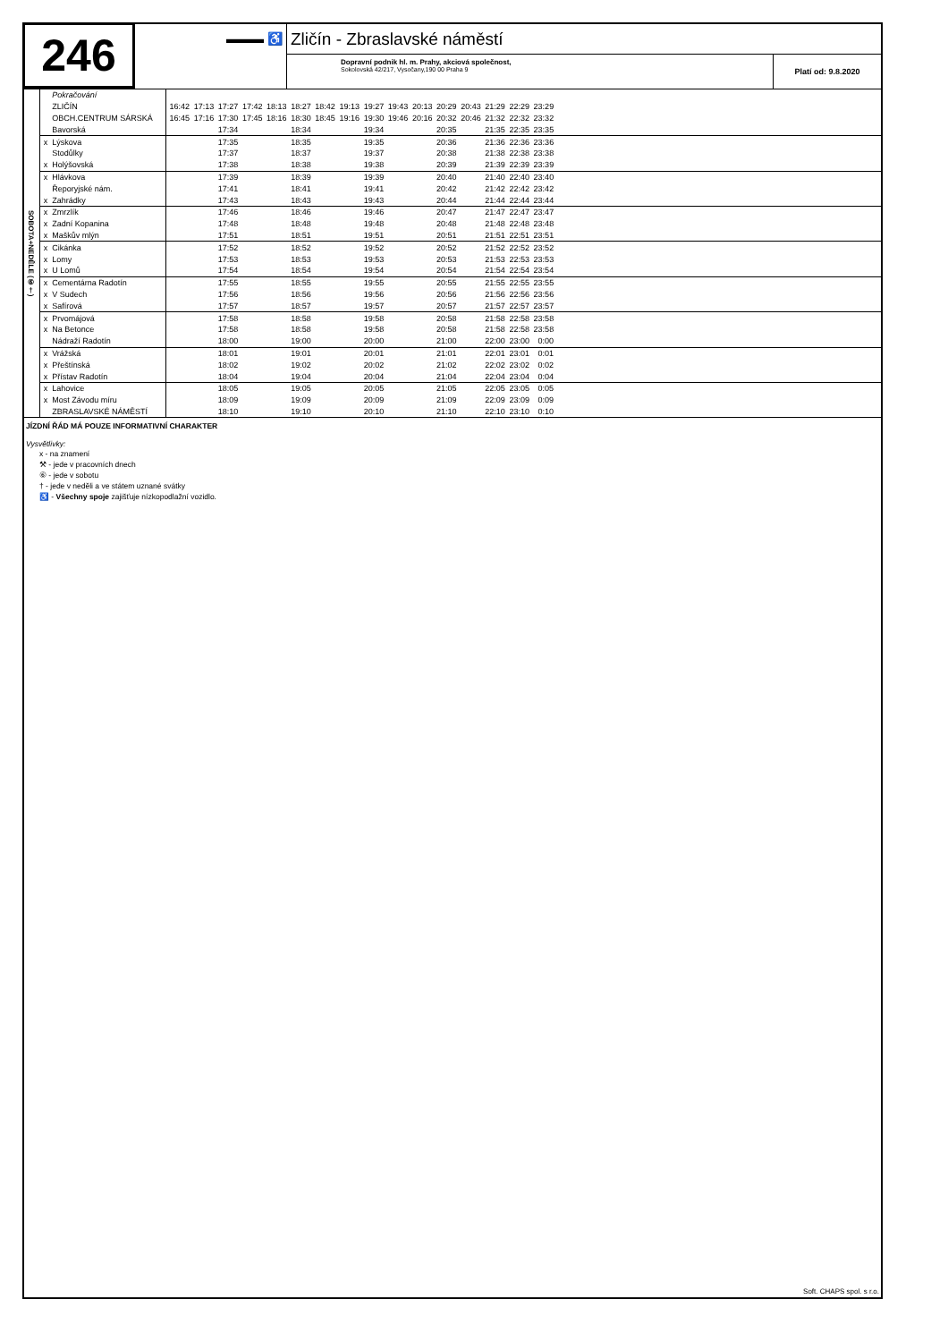246
▬▬▬ ♿
Zličín - Zbraslavské náměstí
Dopravní podnik hl. m. Prahy, akciová společnost,
Sokolovská 42/217, Vysočany,190 00 Praha 9
Platí od: 9.8.2020
| SOBOTA+NEDĚLE (⑥†) | | Pokračování | | | | | | | | | | | | | | | | | |
| | | ZLIČÍN | 16:42 | 17:13 | 17:27 | 17:42 | 18:13 | 18:27 | 18:42 | 19:13 | 19:27 | 19:43 | 20:13 | 20:29 | 20:43 | 21:29 | 22:29 | 23:29 | |
| | | OBCH.CENTRUM SÁRSKÁ | 16:45 | 17:16 | 17:30 | 17:45 | 18:16 | 18:30 | 18:45 | 19:16 | 19:30 | 19:46 | 20:16 | 20:32 | 20:46 | 21:32 | 22:32 | 23:32 | |
| | | Bavorská | | | 17:34 | | | 18:34 | | | 19:34 | | | 20:35 | | 21:35 | 22:35 | 23:35 | |
| | x | Lýskova | | | 17:35 | | | 18:35 | | | 19:35 | | | 20:36 | | 21:36 | 22:36 | 23:36 | |
| | | Stodůlky | | | 17:37 | | | 18:37 | | | 19:37 | | | 20:38 | | 21:38 | 22:38 | 23:38 | |
| | x | Holýšovská | | | 17:38 | | | 18:38 | | | 19:38 | | | 20:39 | | 21:39 | 22:39 | 23:39 | |
| | x | Hlávkova | | | 17:39 | | | 18:39 | | | 19:39 | | | 20:40 | | 21:40 | 22:40 | 23:40 | |
| | | Řeporyjské nám. | | | 17:41 | | | 18:41 | | | 19:41 | | | 20:42 | | 21:42 | 22:42 | 23:42 | |
| | x | Zahrádky | | | 17:43 | | | 18:43 | | | 19:43 | | | 20:44 | | 21:44 | 22:44 | 23:44 | |
| | x | Zmrzlík | | | 17:46 | | | 18:46 | | | 19:46 | | | 20:47 | | 21:47 | 22:47 | 23:47 | |
| | x | Zadní Kopanina | | | 17:48 | | | 18:48 | | | 19:48 | | | 20:48 | | 21:48 | 22:48 | 23:48 | |
| | x | Maškův mlýn | | | 17:51 | | | 18:51 | | | 19:51 | | | 20:51 | | 21:51 | 22:51 | 23:51 | |
| | x | Cikánka | | | 17:52 | | | 18:52 | | | 19:52 | | | 20:52 | | 21:52 | 22:52 | 23:52 | |
| | x | Lomy | | | 17:53 | | | 18:53 | | | 19:53 | | | 20:53 | | 21:53 | 22:53 | 23:53 | |
| | x | U Lomů | | | 17:54 | | | 18:54 | | | 19:54 | | | 20:54 | | 21:54 | 22:54 | 23:54 | |
| | x | Cementárna Radotín | | | 17:55 | | | 18:55 | | | 19:55 | | | 20:55 | | 21:55 | 22:55 | 23:55 | |
| | x | V Sudech | | | 17:56 | | | 18:56 | | | 19:56 | | | 20:56 | | 21:56 | 22:56 | 23:56 | |
| | x | Safírová | | | 17:57 | | | 18:57 | | | 19:57 | | | 20:57 | | 21:57 | 22:57 | 23:57 | |
| | x | Prvomájová | | | 17:58 | | | 18:58 | | | 19:58 | | | 20:58 | | 21:58 | 22:58 | 23:58 | |
| | x | Na Betonce | | | 17:58 | | | 18:58 | | | 19:58 | | | 20:58 | | 21:58 | 22:58 | 23:58 | |
| | | Nádraží Radotín | | | 18:00 | | | 19:00 | | | 20:00 | | | 21:00 | | 22:00 | 23:00 | 0:00 | |
| | x | Vrážská | | | 18:01 | | | 19:01 | | | 20:01 | | | 21:01 | | 22:01 | 23:01 | 0:01 | |
| | x | Přeštínská | | | 18:02 | | | 19:02 | | | 20:02 | | | 21:02 | | 22:02 | 23:02 | 0:02 | |
| | x | Přístav Radotín | | | 18:04 | | | 19:04 | | | 20:04 | | | 21:04 | | 22:04 | 23:04 | 0:04 | |
| | x | Lahovice | | | 18:05 | | | 19:05 | | | 20:05 | | | 21:05 | | 22:05 | 23:05 | 0:05 | |
| | x | Most Závodu míru | | | 18:09 | | | 19:09 | | | 20:09 | | | 21:09 | | 22:09 | 23:09 | 0:09 | |
| | | ZBRASLAVSKÉ NÁMĚSTÍ | | | 18:10 | | | 19:10 | | | 20:10 | | | 21:10 | | 22:10 | 23:10 | 0:10 | |
JÍZDNÍ ŘÁD MÁ POUZE INFORMATIVNÍ CHARAKTER
Vysvětlivky:
x - na znamení
⚒ - jede v pracovních dnech
⑥ - jede v sobotu
† - jede v neděli a ve státem uznané svátky
♿ - Všechny spoje zajišťuje nízkopodlažní vozidlo.
Soft. CHAPS spol. s r.o.